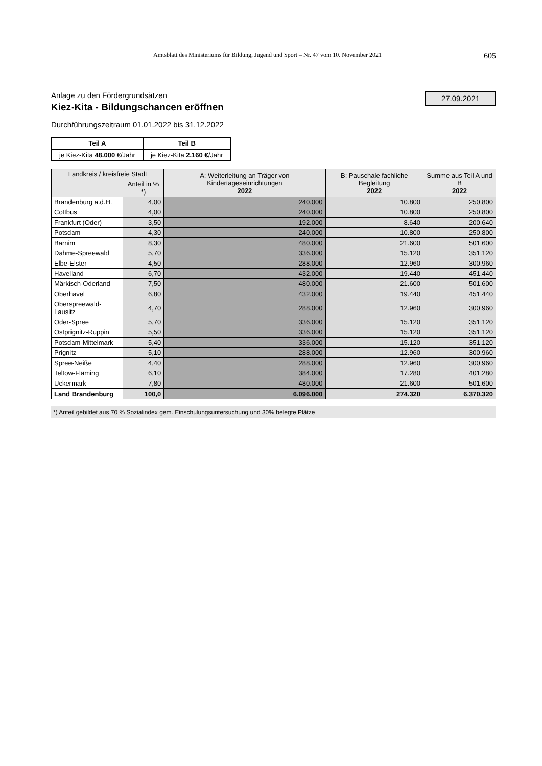Amtsblatt des Ministeriums für Bildung, Jugend und Sport – Nr. 47 vom 10. November 2021 605
27.09.2021
Anlage zu den Fördergrundsätzen
Kiez-Kita - Bildungschancen eröffnen
Durchführungszeitraum 01.01.2022 bis 31.12.2022
| Teil A | Teil B |
| je Kiez-Kita 48.000 €/Jahr | je Kiez-Kita 2.160 € /Jahr |
| Landkreis / kreisfreie Stadt | | A: Weiterleitung an Träger von Kindertageseinrichtungen 2022 | B: Pauschale fachliche Begleitung 2022 | Summe aus Teil A und B 2022 |
| --- | --- | --- | --- | --- |
| | Anteil in % *) | | | |
| Brandenburg a.d.H. | 4,00 | 240.000 | 10.800 | 250.800 |
| Cottbus | 4,00 | 240.000 | 10.800 | 250.800 |
| Frankfurt (Oder) | 3,50 | 192.000 | 8.640 | 200.640 |
| Potsdam | 4,30 | 240.000 | 10.800 | 250.800 |
| Barnim | 8,30 | 480.000 | 21.600 | 501.600 |
| Dahme-Spreewald | 5,70 | 336.000 | 15.120 | 351.120 |
| Elbe-Elster | 4,50 | 288.000 | 12.960 | 300.960 |
| Havelland | 6,70 | 432.000 | 19.440 | 451.440 |
| Märkisch-Oderland | 7,50 | 480.000 | 21.600 | 501.600 |
| Oberhavel | 6,80 | 432.000 | 19.440 | 451.440 |
| Oberspreewald-Lausitz | 4,70 | 288.000 | 12.960 | 300.960 |
| Oder-Spree | 5,70 | 336.000 | 15.120 | 351.120 |
| Ostprignitz-Ruppin | 5,50 | 336.000 | 15.120 | 351.120 |
| Potsdam-Mittelmark | 5,40 | 336.000 | 15.120 | 351.120 |
| Prignitz | 5,10 | 288.000 | 12.960 | 300.960 |
| Spree-Neiße | 4,40 | 288.000 | 12.960 | 300.960 |
| Teltow-Fläming | 6,10 | 384.000 | 17.280 | 401.280 |
| Uckermark | 7,80 | 480.000 | 21.600 | 501.600 |
| Land Brandenburg | 100,0 | 6.096.000 | 274.320 | 6.370.320 |
*) Anteil gebildet aus 70 % Sozialindex gem. Einschulungsuntersuchung und 30% belegte Plätze